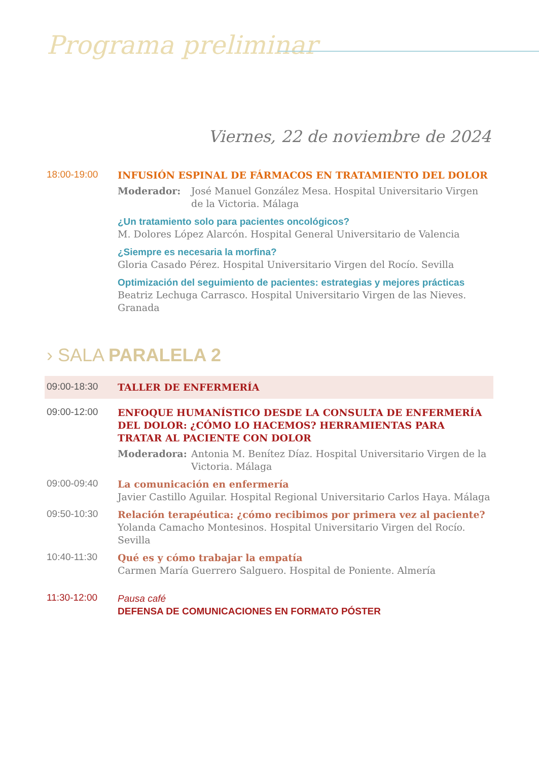Programa preliminar
Viernes, 22 de noviembre de 2024
18:00-19:00
INFUSIÓN ESPINAL DE FÁRMACOS EN TRATAMIENTO DEL DOLOR
Moderador: José Manuel González Mesa. Hospital Universitario Virgen de la Victoria. Málaga
¿Un tratamiento solo para pacientes oncológicos?
M. Dolores López Alarcón. Hospital General Universitario de Valencia
¿Siempre es necesaria la morfina?
Gloria Casado Pérez. Hospital Universitario Virgen del Rocío. Sevilla
Optimización del seguimiento de pacientes: estrategias y mejores prácticas
Beatriz Lechuga Carrasco. Hospital Universitario Virgen de las Nieves. Granada
› SALA PARALELA 2
09:00-18:30
TALLER DE ENFERMERÍA
09:00-12:00
ENFOQUE HUMANÍSTICO DESDE LA CONSULTA DE ENFERMERÍA DEL DOLOR: ¿CÓMO LO HACEMOS? HERRAMIENTAS PARA TRATAR AL PACIENTE CON DOLOR
Moderadora: Antonia M. Benítez Díaz. Hospital Universitario Virgen de la Victoria. Málaga
09:00-09:40
La comunicación en enfermería
Javier Castillo Aguilar. Hospital Regional Universitario Carlos Haya. Málaga
09:50-10:30
Relación terapéutica: ¿cómo recibimos por primera vez al paciente?
Yolanda Camacho Montesinos. Hospital Universitario Virgen del Rocío. Sevilla
10:40-11:30
Qué es y cómo trabajar la empatía
Carmen María Guerrero Salguero. Hospital de Poniente. Almería
11:30-12:00
Pausa café
DEFENSA DE COMUNICACIONES EN FORMATO PÓSTER